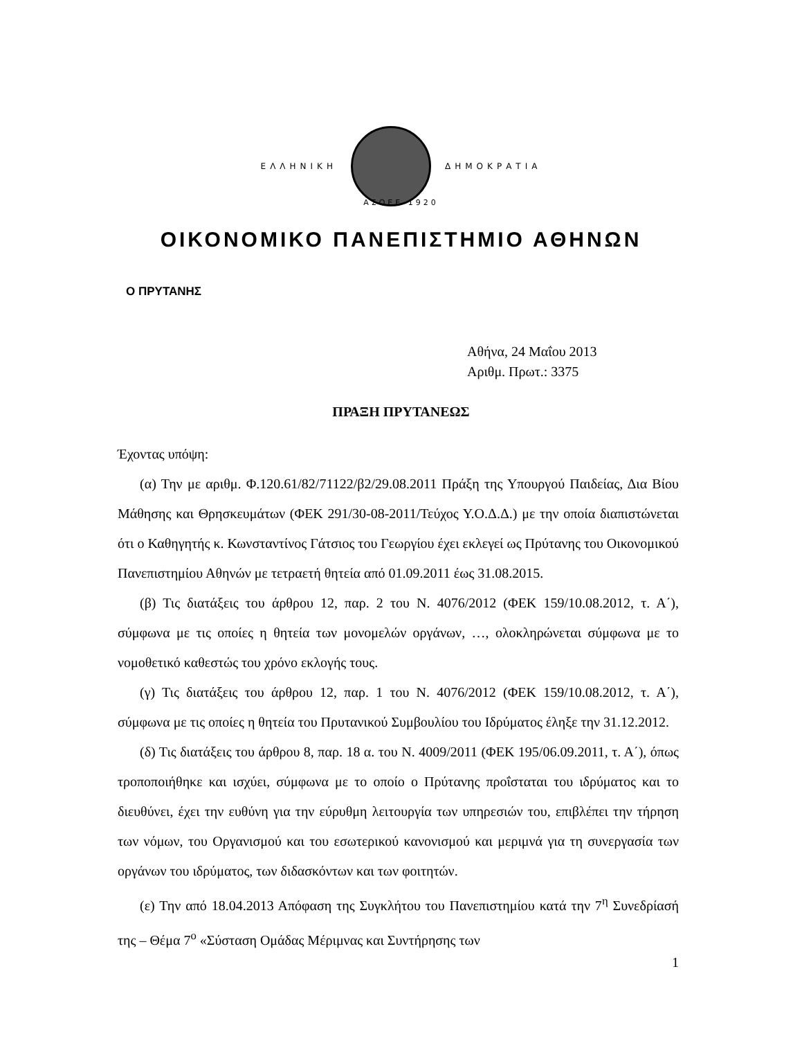ΕΛΛΗΝΙΚΗ ΔΗΜΟΚΡΑΤΙΑ
ΑΣΟΕΕ 1920
ΟΙΚΟΝΟΜΙΚΟ ΠΑΝΕΠΙΣΤΗΜΙΟ ΑΘΗΝΩΝ
Ο ΠΡΥΤΑΝΗΣ
Αθήνα, 24 Μαΐου 2013
Αριθμ. Πρωτ.: 3375
ΠΡΑΞΗ ΠΡΥΤΑΝΕΩΣ
Έχοντας υπόψη:
(α) Την με αριθμ. Φ.120.61/82/71122/β2/29.08.2011 Πράξη της Υπουργού Παιδείας, Δια Βίου Μάθησης και Θρησκευμάτων (ΦΕΚ 291/30-08-2011/Τεύχος Υ.Ο.Δ.Δ.) με την οποία διαπιστώνεται ότι ο Καθηγητής κ. Κωνσταντίνος Γάτσιος του Γεωργίου έχει εκλεγεί ως Πρύτανης του Οικονομικού Πανεπιστημίου Αθηνών με τετραετή θητεία από 01.09.2011 έως 31.08.2015.
(β) Τις διατάξεις του άρθρου 12, παρ. 2 του Ν. 4076/2012 (ΦΕΚ 159/10.08.2012, τ. Α΄), σύμφωνα με τις οποίες η θητεία των μονομελών οργάνων, …, ολοκληρώνεται σύμφωνα με το νομοθετικό καθεστώς του χρόνο εκλογής τους.
(γ) Τις διατάξεις του άρθρου 12, παρ. 1 του Ν. 4076/2012 (ΦΕΚ 159/10.08.2012, τ. Α΄), σύμφωνα με τις οποίες η θητεία του Πρυτανικού Συμβουλίου του Ιδρύματος έληξε την 31.12.2012.
(δ) Τις διατάξεις του άρθρου 8, παρ. 18 α. του Ν. 4009/2011 (ΦΕΚ 195/06.09.2011, τ. Α΄), όπως τροποποιήθηκε και ισχύει, σύμφωνα με το οποίο ο Πρύτανης προΐσταται του ιδρύματος και το διευθύνει, έχει την ευθύνη για την εύρυθμη λειτουργία των υπηρεσιών του, επιβλέπει την τήρηση των νόμων, του Οργανισμού και του εσωτερικού κανονισμού και μεριμνά για τη συνεργασία των οργάνων του ιδρύματος, των διδασκόντων και των φοιτητών.
(ε) Την από 18.04.2013 Απόφαση της Συγκλήτου του Πανεπιστημίου κατά την 7<sup>η</sup> Συνεδρίασή της – Θέμα 7<sup>ο</sup> «Σύσταση Ομάδας Μέριμνας και Συντήρησης των
1